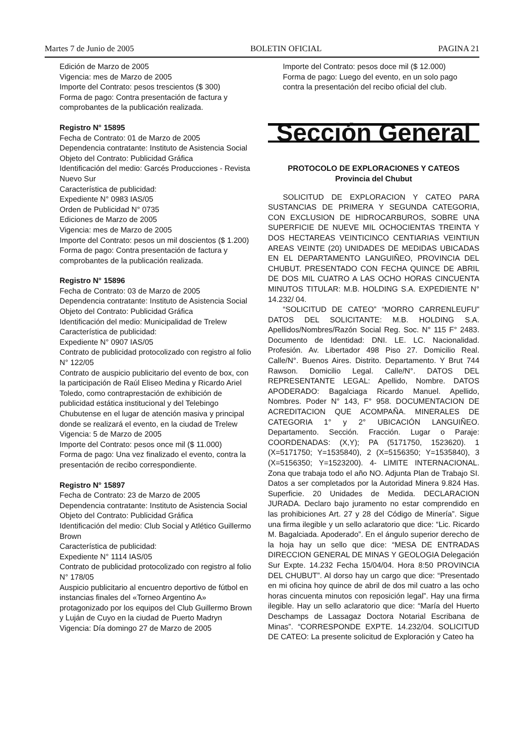Martes 7 de Junio de 2005 BOLETIN OFICIAL PAGINA 21
Edición de Marzo de 2005
Vigencia: mes de Marzo de 2005
Importe del Contrato: pesos trescientos ($ 300)
Forma de pago: Contra presentación de factura y comprobantes de la publicación realizada.
Registro N° 15895
Fecha de Contrato: 01 de Marzo de 2005
Dependencia contratante: Instituto de Asistencia Social
Objeto del Contrato: Publicidad Gráfica
Identificación del medio: Garcés Producciones - Revista Nuevo Sur
Característica de publicidad:
Expediente N° 0983 IAS/05
Orden de Publicidad N° 0735
Ediciones de Marzo de 2005
Vigencia: mes de Marzo de 2005
Importe del Contrato: pesos un mil doscientos ($ 1.200)
Forma de pago: Contra presentación de factura y comprobantes de la publicación realizada.
Registro N° 15896
Fecha de Contrato: 03 de Marzo de 2005
Dependencia contratante: Instituto de Asistencia Social
Objeto del Contrato: Publicidad Gráfica
Identificación del medio: Municipalidad de Trelew
Característica de publicidad:
Expediente N° 0907 IAS/05
Contrato de publicidad protocolizado con registro al folio N° 122/05
Contrato de auspicio publicitario del evento de box, con la participación de Raúl Eliseo Medina y Ricardo Ariel Toledo, como contraprestación de exhibición de publicidad estática institucional y del Telebingo Chubutense en el lugar de atención masiva y principal donde se realizará el evento, en la ciudad de Trelew
Vigencia: 5 de Marzo de 2005
Importe del Contrato: pesos once mil ($ 11.000)
Forma de pago: Una vez finalizado el evento, contra la presentación de recibo correspondiente.
Registro N° 15897
Fecha de Contrato: 23 de Marzo de 2005
Dependencia contratante: Instituto de Asistencia Social
Objeto del Contrato: Publicidad Gráfica
Identificación del medio: Club Social y Atlético Guillermo Brown
Característica de publicidad:
Expediente N° 1114 IAS/05
Contrato de publicidad protocolizado con registro al folio N° 178/05
Auspicio publicitario al encuentro deportivo de fútbol en instancias finales del «Torneo Argentino A» protagonizado por los equipos del Club Guillermo Brown y Luján de Cuyo en la ciudad de Puerto Madryn
Vigencia: Día domingo 27 de Marzo de 2005
Importe del Contrato: pesos doce mil ($ 12.000)
Forma de pago: Luego del evento, en un solo pago contra la presentación del recibo oficial del club.
Sección General
PROTOCOLO DE EXPLORACIONES Y CATEOS
Provincia del Chubut
SOLICITUD DE EXPLORACION Y CATEO PARA SUSTANCIAS DE PRIMERA Y SEGUNDA CATEGORIA, CON EXCLUSION DE HIDROCARBUROS, SOBRE UNA SUPERFICIE DE NUEVE MIL OCHOCIENTAS TREINTA Y DOS HECTAREAS VEINTICINCO CENTIARIAS VEINTIUN AREAS VEINTE (20) UNIDADES DE MEDIDAS UBICADAS EN EL DEPARTAMENTO LANGUIÑEO, PROVINCIA DEL CHUBUT. PRESENTADO CON FECHA QUINCE DE ABRIL DE DOS MIL CUATRO A LAS OCHO HORAS CINCUENTA MINUTOS TITULAR: M.B. HOLDING S.A. EXPEDIENTE N° 14.232/ 04.
“SOLICITUD DE CATEO” “MORRO CARRENLEUFU” DATOS DEL SOLICITANTE: M.B. HOLDING S.A. Apellidos/Nombres/Razón Social Reg. Soc. N° 115 F° 2483. Documento de Identidad: DNI. LE. LC. Nacionalidad. Profesión. Av. Libertador 498 Piso 27. Domicilio Real. Calle/N°. Buenos Aires. Distrito. Departamento. Y Brut 744 Rawson. Domicilio Legal. Calle/N°. DATOS DEL REPRESENTANTE LEGAL: Apellido, Nombre. DATOS APODERADO: Bagalciaga Ricardo Manuel. Apellido, Nombres. Poder N° 143, F° 958. DOCUMENTACION DE ACREDITACION QUE ACOMPAÑA. MINERALES DE CATEGORIA 1° y 2° UBICACIÓN LANGUIÑEO. Departamento. Sección. Fracción. Lugar o Paraje: COORDENADAS: (X,Y); PA (5171750, 1523620). 1 (X=5171750; Y=1535840), 2 (X=5156350; Y=1535840), 3 (X=5156350; Y=1523200). 4- LIMITE INTERNACIONAL. Zona que trabaja todo el año NO. Adjunta Plan de Trabajo SI. Datos a ser completados por la Autoridad Minera 9.824 Has. Superficie. 20 Unidades de Medida. DECLARACION JURADA. Declaro bajo juramento no estar comprendido en las prohibiciones Art. 27 y 28 del Código de Minería”. Sigue una firma ilegible y un sello aclaratorio que dice: “Lic. Ricardo M. Bagalciada. Apoderado”. En el ángulo superior derecho de la hoja hay un sello que dice: “MESA DE ENTRADAS DIRECCION GENERAL DE MINAS Y GEOLOGIA Delegación Sur Expte. 14.232 Fecha 15/04/04. Hora 8:50 PROVINCIA DEL CHUBUT”. Al dorso hay un cargo que dice: “Presentado en mi oficina hoy quince de abril de dos mil cuatro a las ocho horas cincuenta minutos con reposición legal”. Hay una firma ilegible. Hay un sello aclaratorio que dice: “María del Huerto Deschamps de Lassagaz Doctora Notarial Escribana de Minas”. “CORRESPONDE EXPTE. 14.232/04. SOLICITUD DE CATEO: La presente solicitud de Exploración y Cateo ha